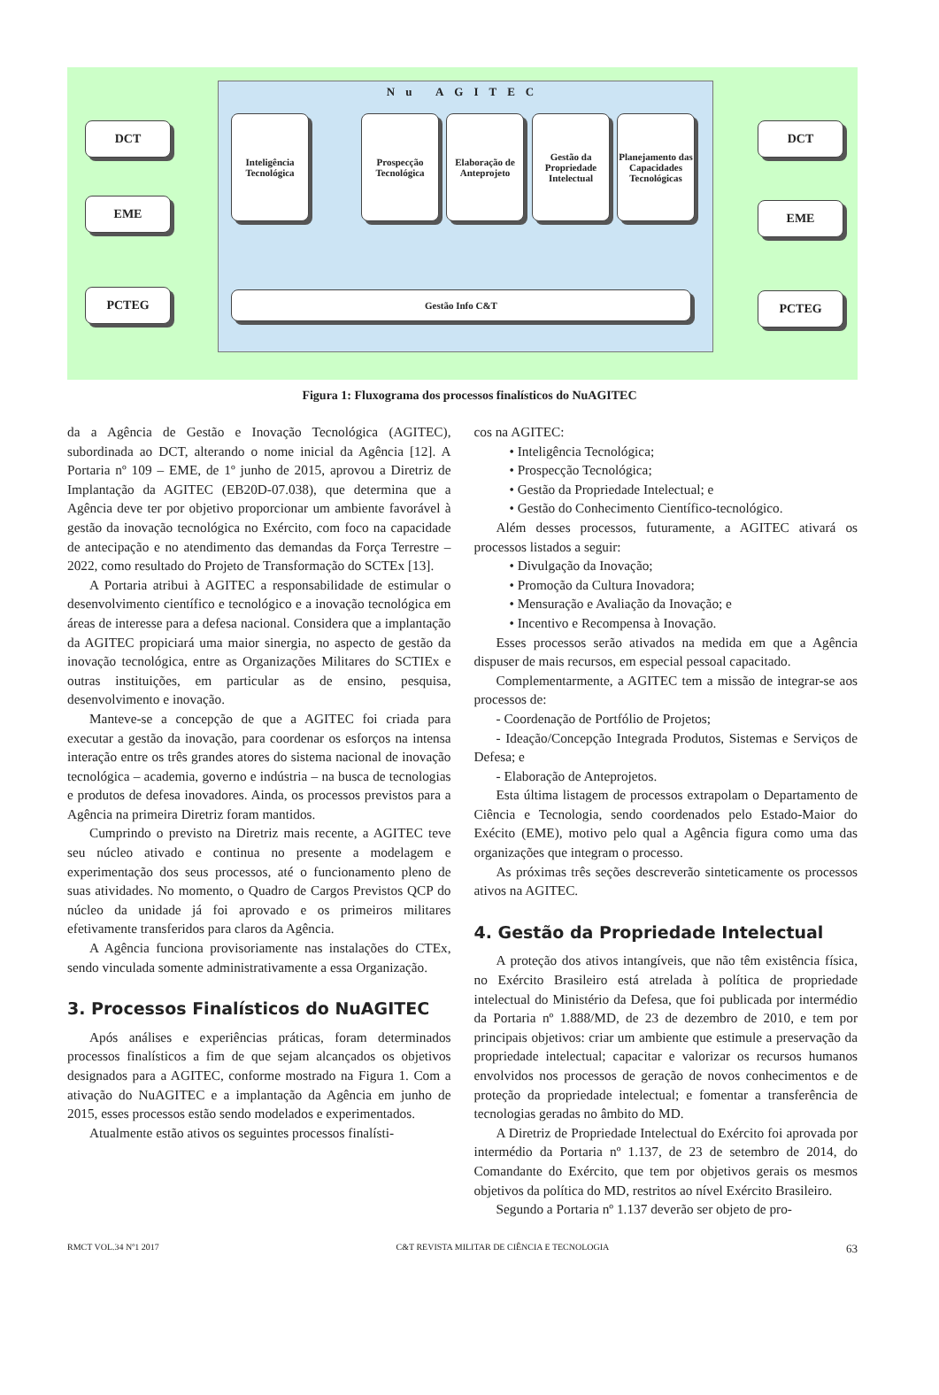Nu AGITEC
DCT
EME
PCTEG
Inteligência Tecnológica
Prospecção Tecnológica
Elaboração de Anteprojeto
Gestão da Propriedade Intelectual
Planejamento das Capacidades Tecnológicas
Gestão Info C&T
DCT
EME
PCTEG
Figura 1: Fluxograma dos processos finalísticos do NuAGITEC
da a Agência de Gestão e Inovação Tecnológica (AGITEC), subordinada ao DCT, alterando o nome inicial da Agência [12]. A Portaria nº 109 – EME, de 1º junho de 2015, aprovou a Diretriz de Implantação da AGITEC (EB20D-07.038), que determina que a Agência deve ter por objetivo proporcionar um ambiente favorável à gestão da inovação tecnológica no Exército, com foco na capacidade de antecipação e no atendimento das demandas da Força Terrestre – 2022, como resultado do Projeto de Transformação do SCTEx [13].
A Portaria atribui à AGITEC a responsabilidade de estimular o desenvolvimento científico e tecnológico e a inovação tecnológica em áreas de interesse para a defesa nacional. Considera que a implantação da AGITEC propiciará uma maior sinergia, no aspecto de gestão da inovação tecnológica, entre as Organizações Militares do SCTIEx e outras instituições, em particular as de ensino, pesquisa, desenvolvimento e inovação.
Manteve-se a concepção de que a AGITEC foi criada para executar a gestão da inovação, para coordenar os esforços na intensa interação entre os três grandes atores do sistema nacional de inovação tecnológica – academia, governo e indústria – na busca de tecnologias e produtos de defesa inovadores. Ainda, os processos previstos para a Agência na primeira Diretriz foram mantidos.
Cumprindo o previsto na Diretriz mais recente, a AGITEC teve seu núcleo ativado e continua no presente a modelagem e experimentação dos seus processos, até o funcionamento pleno de suas atividades. No momento, o Quadro de Cargos Previstos QCP do núcleo da unidade já foi aprovado e os primeiros militares efetivamente transferidos para claros da Agência.
A Agência funciona provisoriamente nas instalações do CTEx, sendo vinculada somente administrativamente a essa Organização.
3. Processos Finalísticos do NuAGITEC
Após análises e experiências práticas, foram determinados processos finalísticos a fim de que sejam alcançados os objetivos designados para a AGITEC, conforme mostrado na Figura 1. Com a ativação do NuAGITEC e a implantação da Agência em junho de 2015, esses processos estão sendo modelados e experimentados.
Atualmente estão ativos os seguintes processos finalísti-
cos na AGITEC:
• Inteligência Tecnológica;
• Prospecção Tecnológica;
• Gestão da Propriedade Intelectual; e
• Gestão do Conhecimento Científico-tecnológico.
Além desses processos, futuramente, a AGITEC ativará os processos listados a seguir:
• Divulgação da Inovação;
• Promoção da Cultura Inovadora;
• Mensuração e Avaliação da Inovação; e
• Incentivo e Recompensa à Inovação.
Esses processos serão ativados na medida em que a Agência dispuser de mais recursos, em especial pessoal capacitado.
Complementarmente, a AGITEC tem a missão de integrar-se aos processos de:
- Coordenação de Portfólio de Projetos;
- Ideação/Concepção Integrada Produtos, Sistemas e Serviços de Defesa; e
- Elaboração de Anteprojetos.
Esta última listagem de processos extrapolam o Departamento de Ciência e Tecnologia, sendo coordenados pelo Estado-Maior do Exécito (EME), motivo pelo qual a Agência figura como uma das organizações que integram o processo.
As próximas três seções descreverão sinteticamente os processos ativos na AGITEC.
4. Gestão da Propriedade Intelectual
A proteção dos ativos intangíveis, que não têm existência física, no Exército Brasileiro está atrelada à política de propriedade intelectual do Ministério da Defesa, que foi publicada por intermédio da Portaria nº 1.888/MD, de 23 de dezembro de 2010, e tem por principais objetivos: criar um ambiente que estimule a preservação da propriedade intelectual; capacitar e valorizar os recursos humanos envolvidos nos processos de geração de novos conhecimentos e de proteção da propriedade intelectual; e fomentar a transferência de tecnologias geradas no âmbito do MD.
A Diretriz de Propriedade Intelectual do Exército foi aprovada por intermédio da Portaria nº 1.137, de 23 de setembro de 2014, do Comandante do Exército, que tem por objetivos gerais os mesmos objetivos da política do MD, restritos ao nível Exército Brasileiro.
Segundo a Portaria nº 1.137 deverão ser objeto de pro-
RMCT VOL.34 Nº1 2017 C&T REVISTA MILITAR DE CIÊNCIA E TECNOLOGIA 63